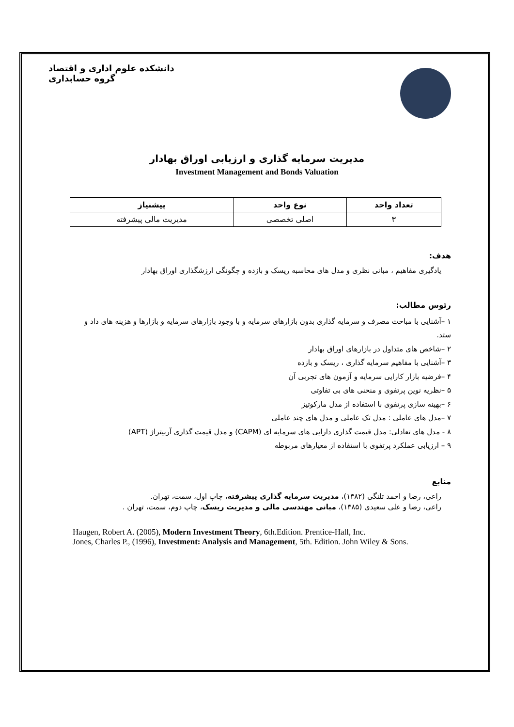دانشکده علوم اداری و اقتصاد
گروه حسابداری
مدیریت سرمایه گذاری و ارزیابی اوراق بهادار
Investment Management and Bonds Valuation
| تعداد واحد | نوع واحد | پیشنیاز |
| --- | --- | --- |
| ۳ | اصلی تخصصی | مدیریت مالی پیشرفته |
هدف:
یادگیری مفاهیم ، مبانی نظری و مدل های محاسبه ریسک و بازده و چگونگی ارزشگذاری اوراق بهادار
رئوس مطالب:
۱ –آشنایی با مباحث مصرف و سرمایه گذاری بدون بازارهای سرمایه و با وجود بازارهای سرمایه و بازارها و هزینه های داد و ستد.
۲ –شاخص های متداول در بازارهای اوراق بهادار
۳ –آشنایی با مفاهیم سرمایه گذاری ، ریسک و بازده
۴ –فرضیه بازار کارایی سرمایه و آزمون های تجربی آن
۵ –نظریه نوین پرتفوی و منحنی های بی تفاوتی
۶ –بهینه سازی پرتفوی با استفاده از مدل مارکوتیز
۷ –مدل های عاملی : مدل تک عاملی و مدل های چند عاملی
۸ - مدل های تعادلی: مدل قیمت گذاری دارایی های سرمایه ای (CAPM) و مدل قیمت گذاری آربیتراژ (APT)
۹ – ارزیابی عملکرد پرتفوی با استفاده از معیارهای مربوطه
منابع
راعی، رضا و احمد تلنگی (۱۳۸۲)، مدیریت سرمایه گذاری پیشرفته، چاپ اول، سمت، تهران.
راعی، رضا و علی سعیدی (۱۳۸۵)، مبانی مهندسی مالی و مدیریت ریسک، چاپ دوم، سمت، تهران .
Haugen, Robert A. (2005), Modern Investment Theory, 6th.Edition. Prentice-Hall, Inc.
Jones, Charles P., (1996), Investment: Analysis and Management, 5th. Edition. John Wiley & Sons.